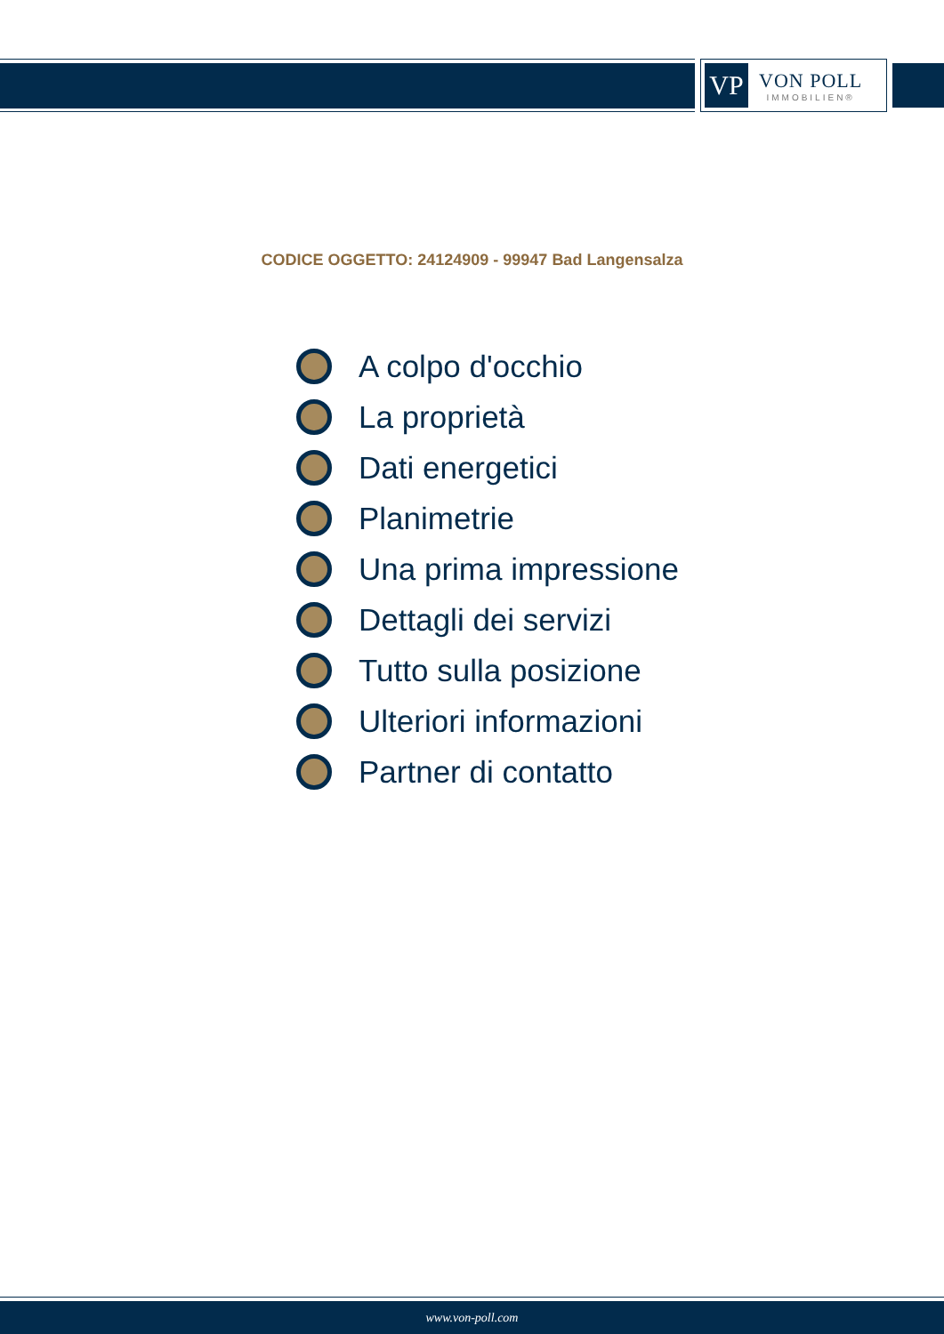VP
VON POLL
IMMOBILIEN®
CODICE OGGETTO: 24124909 - 99947 Bad Langensalza
A colpo d'occhio
La proprietà
Dati energetici
Planimetrie
Una prima impressione
Dettagli dei servizi
Tutto sulla posizione
Ulteriori informazioni
Partner di contatto
www.von-poll.com